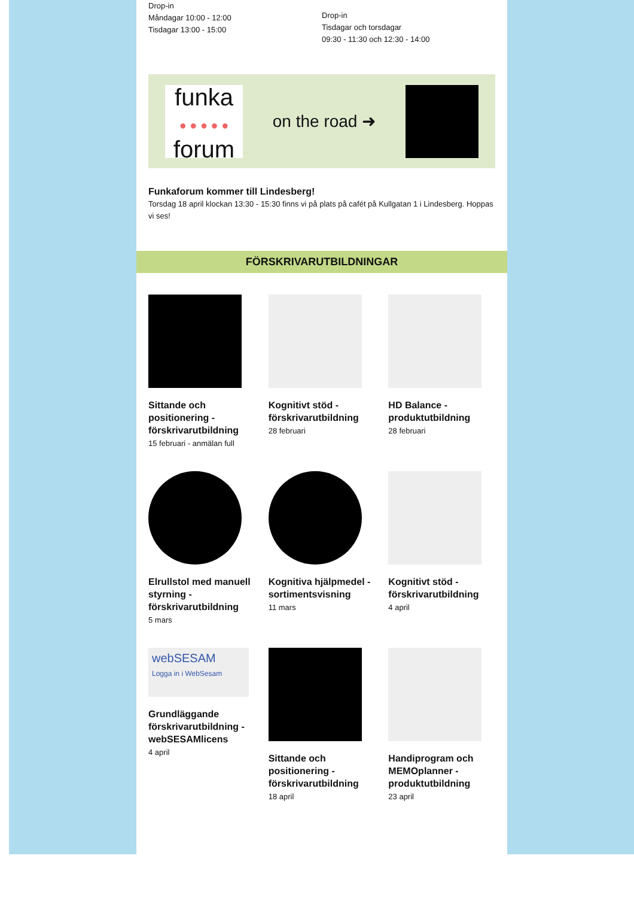Drop-in
Måndagar 10:00 - 12:00
Tisdagar 13:00 - 15:00
Drop-in
Tisdagar och torsdagar
09:30 - 11:30 och 12:30 - 14:00
funka
● ● ● ● ●
forum
on the road ➜
Funkaforum kommer till Lindesberg!
Torsdag 18 april klockan 13:30 - 15:30 finns vi på plats på cafét på Kullgatan 1 i Lindesberg. Hoppas vi ses!
FÖRSKRIVARUTBILDNINGAR
Sittande och positionering - förskrivarutbildning
15 februari - anmälan full
Kognitivt stöd - förskrivarutbildning
28 februari
HD Balance - produktutbildning
28 februari
Elrullstol med manuell styrning - förskrivarutbildning
5 mars
Kognitiva hjälpmedel - sortimentsvisning
11 mars
Kognitivt stöd - förskrivarutbildning
4 april
webSESAM
Logga in i WebSesam
Grundläggande förskrivarutbildning - webSESAMlicens
4 april
Sittande och positionering - förskrivarutbildning
18 april
Handiprogram och MEMOplanner - produktutbildning
23 april